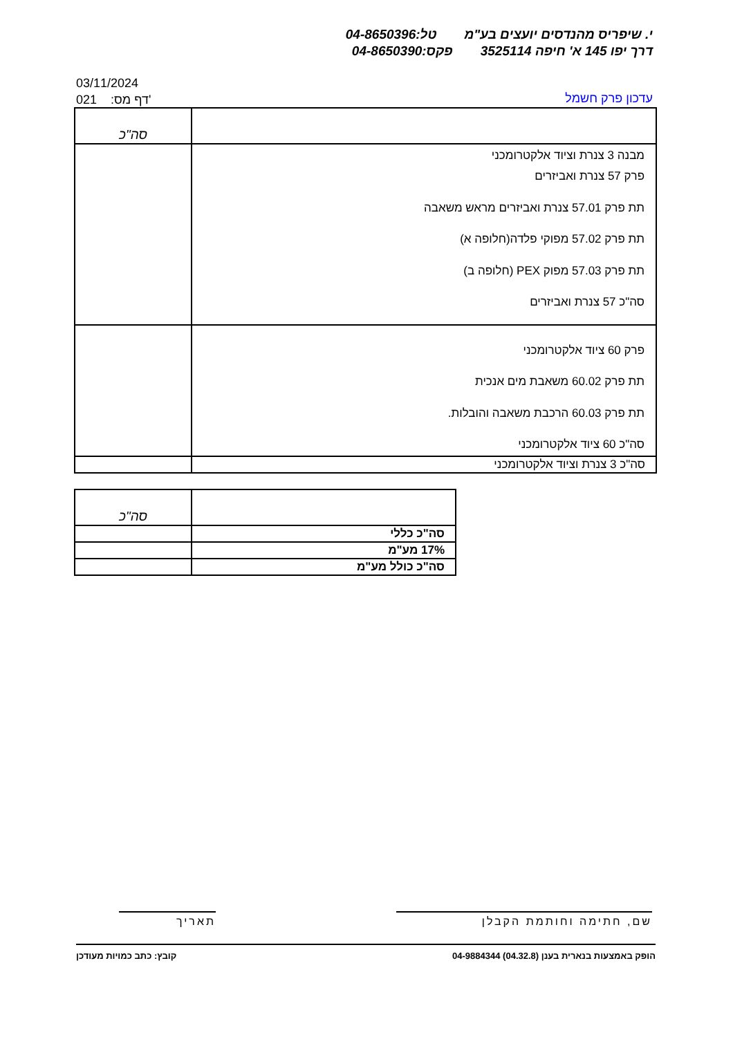י. שיפריס מהנדסים יועצים בע"מטל:04-8650396
דרך יפו 145 א' חיפה 3525114פקס:04-8650390
03/11/2024
021 :דף מס'
עדכון פרק חשמל
| | סה"כ |
| מבנה 3 צנרת וציוד אלקטרומכני פרק 57 צנרת ואביזרים תת פרק 57.01 צנרת ואביזרים מראש משאבה תת פרק 57.02 מפוקי פלדה(חלופה א) תת פרק 57.03 מפוק PEX (חלופה ב) סה"כ 57 צנרת ואביזרים | |
| פרק 60 ציוד אלקטרומכני תת פרק 60.02 משאבת מים אנכית תת פרק 60.03 הרכבת משאבה והובלות. סה"כ 60 ציוד אלקטרומכני | |
| סה"כ 3 צנרת וציוד אלקטרומכני | |
| | סה"כ |
| סה"כ כללי | |
| 17% מע"מ | |
| סה"כ כולל מע"מ | |
שם, חתימה וחותמת הקבלן תאריך
הופק באמצעות בנארית בענן (04.32.8) 04-9884344 קובץ: כתב כמויות מעודכן